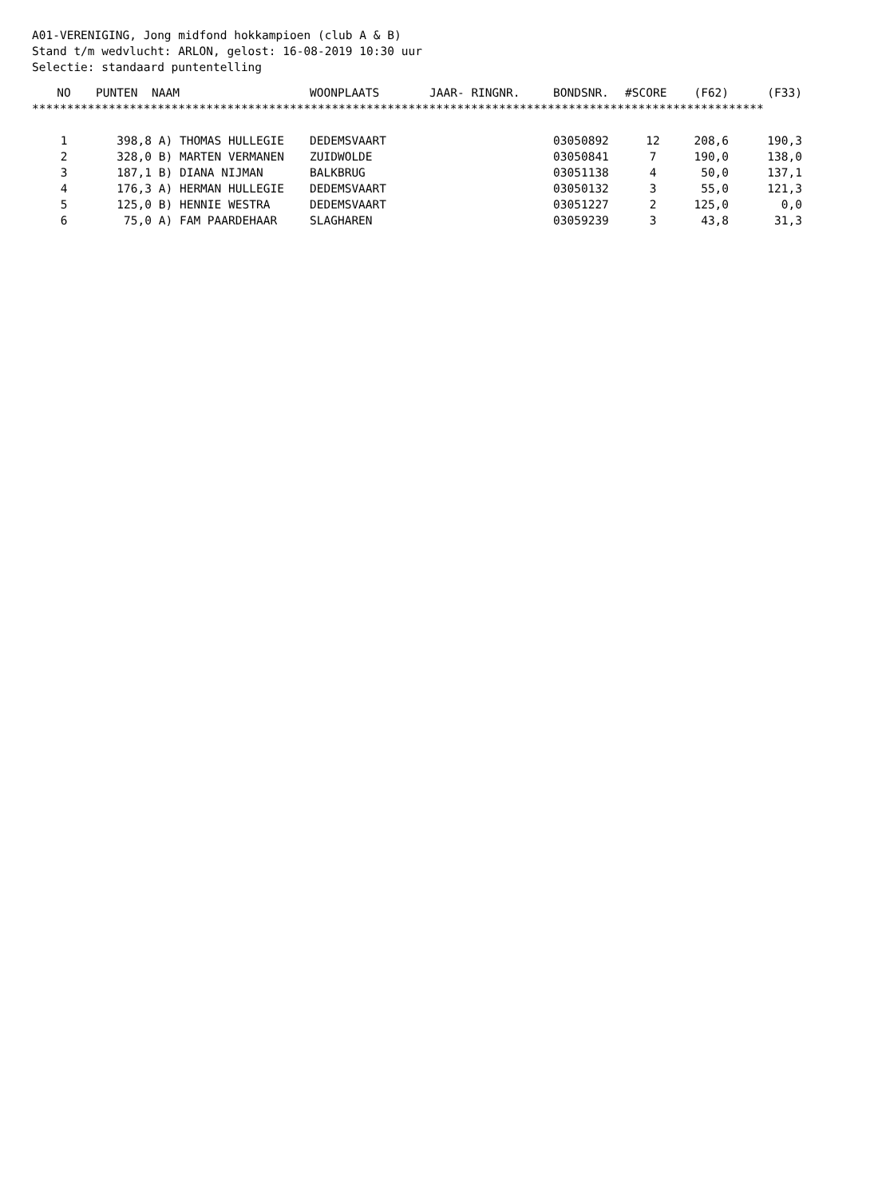A01-VERENIGING, Jong midfond hokkampioen (club A & B) Stand t/m wedvlucht: ARLON, gelost: 16-08-2019 10:30 uur Selectie: standaard puntentelling
| NO | PUNTEN | NAAM | WOONPLAATS | JAAR- RINGNR. | BONDSNR. | #SCORE | (F62) | (F33) |
| --- | --- | --- | --- | --- | --- | --- | --- | --- |
| ********************************************************************************************************* | | | | | | | | |
| 1 | 398,8 | A) THOMAS HULLEGIE | DEDEMSVAART | | 03050892 | 12 | 208,6 | 190,3 |
| 2 | 328,0 | B) MARTEN VERMANEN | ZUIDWOLDE | | 03050841 | 7 | 190,0 | 138,0 |
| 3 | 187,1 | B) DIANA NIJMAN | BALKBRUG | | 03051138 | 4 | 50,0 | 137,1 |
| 4 | 176,3 | A) HERMAN HULLEGIE | DEDEMSVAART | | 03050132 | 3 | 55,0 | 121,3 |
| 5 | 125,0 | B) HENNIE WESTRA | DEDEMSVAART | | 03051227 | 2 | 125,0 | 0,0 |
| 6 | 75,0 | A) FAM PAARDEHAAR | SLAGHAREN | | 03059239 | 3 | 43,8 | 31,3 |